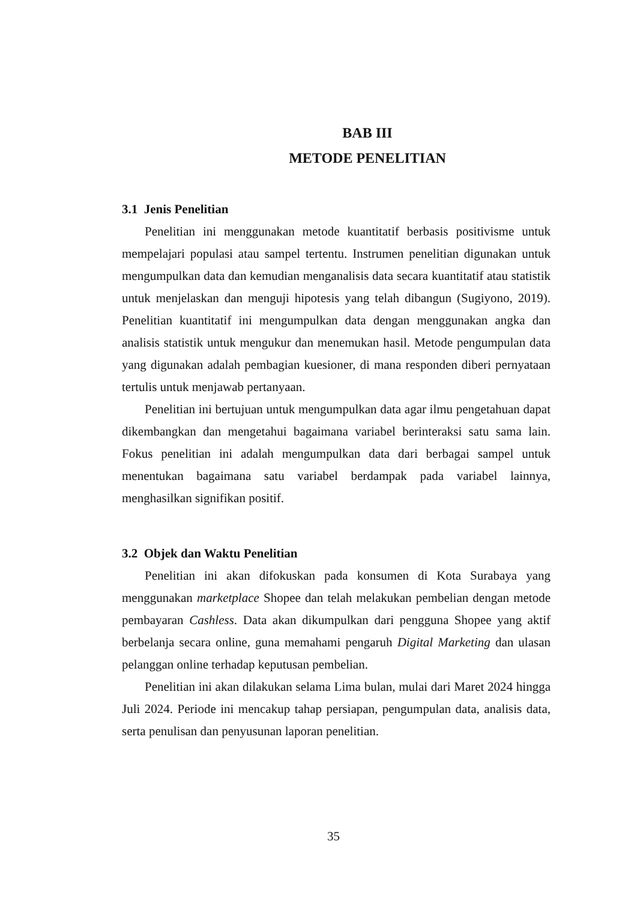BAB III
METODE PENELITIAN
3.1 Jenis Penelitian
Penelitian ini menggunakan metode kuantitatif berbasis positivisme untuk mempelajari populasi atau sampel tertentu. Instrumen penelitian digunakan untuk mengumpulkan data dan kemudian menganalisis data secara kuantitatif atau statistik untuk menjelaskan dan menguji hipotesis yang telah dibangun (Sugiyono, 2019). Penelitian kuantitatif ini mengumpulkan data dengan menggunakan angka dan analisis statistik untuk mengukur dan menemukan hasil. Metode pengumpulan data yang digunakan adalah pembagian kuesioner, di mana responden diberi pernyataan tertulis untuk menjawab pertanyaan.
Penelitian ini bertujuan untuk mengumpulkan data agar ilmu pengetahuan dapat dikembangkan dan mengetahui bagaimana variabel berinteraksi satu sama lain. Fokus penelitian ini adalah mengumpulkan data dari berbagai sampel untuk menentukan bagaimana satu variabel berdampak pada variabel lainnya, menghasilkan signifikan positif.
3.2 Objek dan Waktu Penelitian
Penelitian ini akan difokuskan pada konsumen di Kota Surabaya yang menggunakan marketplace Shopee dan telah melakukan pembelian dengan metode pembayaran Cashless. Data akan dikumpulkan dari pengguna Shopee yang aktif berbelanja secara online, guna memahami pengaruh Digital Marketing dan ulasan pelanggan online terhadap keputusan pembelian.
Penelitian ini akan dilakukan selama Lima bulan, mulai dari Maret 2024 hingga Juli 2024. Periode ini mencakup tahap persiapan, pengumpulan data, analisis data, serta penulisan dan penyusunan laporan penelitian.
35